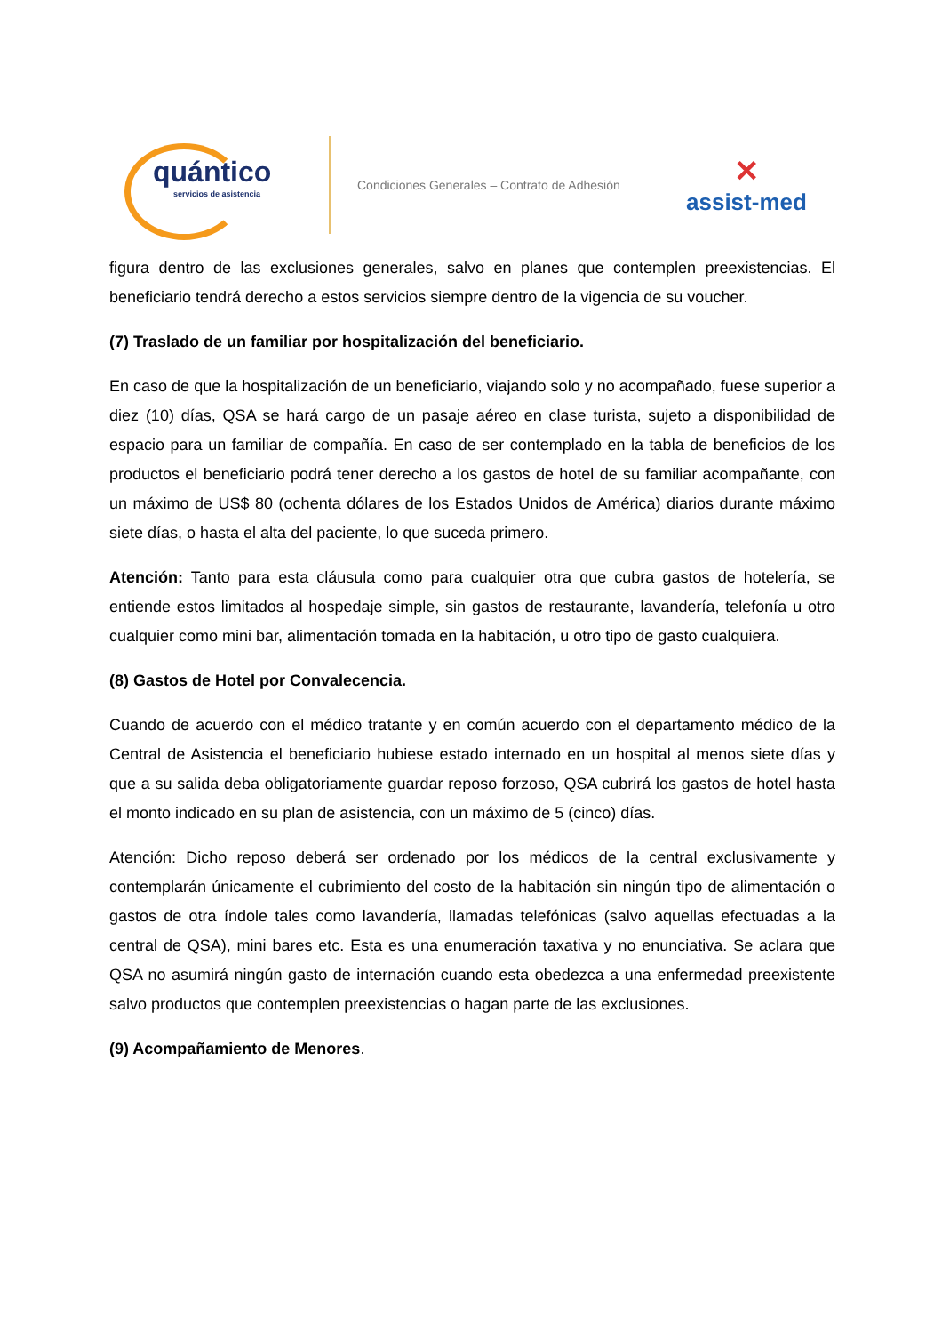quántico
servicios de asistencia
Condiciones Generales – Contrato de Adhesión
✕
assist-med
figura dentro de las exclusiones generales, salvo en planes que contemplen preexistencias. El beneficiario tendrá derecho a estos servicios siempre dentro de la vigencia de su voucher.
(7) Traslado de un familiar por hospitalización del beneficiario.
En caso de que la hospitalización de un beneficiario, viajando solo y no acompañado, fuese superior a diez (10) días, QSA se hará cargo de un pasaje aéreo en clase turista, sujeto a disponibilidad de espacio para un familiar de compañía. En caso de ser contemplado en la tabla de beneficios de los productos el beneficiario podrá tener derecho a los gastos de hotel de su familiar acompañante, con un máximo de US$ 80 (ochenta dólares de los Estados Unidos de América) diarios durante máximo siete días, o hasta el alta del paciente, lo que suceda primero.
Atención: Tanto para esta cláusula como para cualquier otra que cubra gastos de hotelería, se entiende estos limitados al hospedaje simple, sin gastos de restaurante, lavandería, telefonía u otro cualquier como mini bar, alimentación tomada en la habitación, u otro tipo de gasto cualquiera.
(8) Gastos de Hotel por Convalecencia.
Cuando de acuerdo con el médico tratante y en común acuerdo con el departamento médico de la Central de Asistencia el beneficiario hubiese estado internado en un hospital al menos siete días y que a su salida deba obligatoriamente guardar reposo forzoso, QSA cubrirá los gastos de hotel hasta el monto indicado en su plan de asistencia, con un máximo de 5 (cinco) días.
Atención: Dicho reposo deberá ser ordenado por los médicos de la central exclusivamente y contemplarán únicamente el cubrimiento del costo de la habitación sin ningún tipo de alimentación o gastos de otra índole tales como lavandería, llamadas telefónicas (salvo aquellas efectuadas a la central de QSA), mini bares etc. Esta es una enumeración taxativa y no enunciativa. Se aclara que QSA no asumirá ningún gasto de internación cuando esta obedezca a una enfermedad preexistente salvo productos que contemplen preexistencias o hagan parte de las exclusiones.
(9) Acompañamiento de Menores.